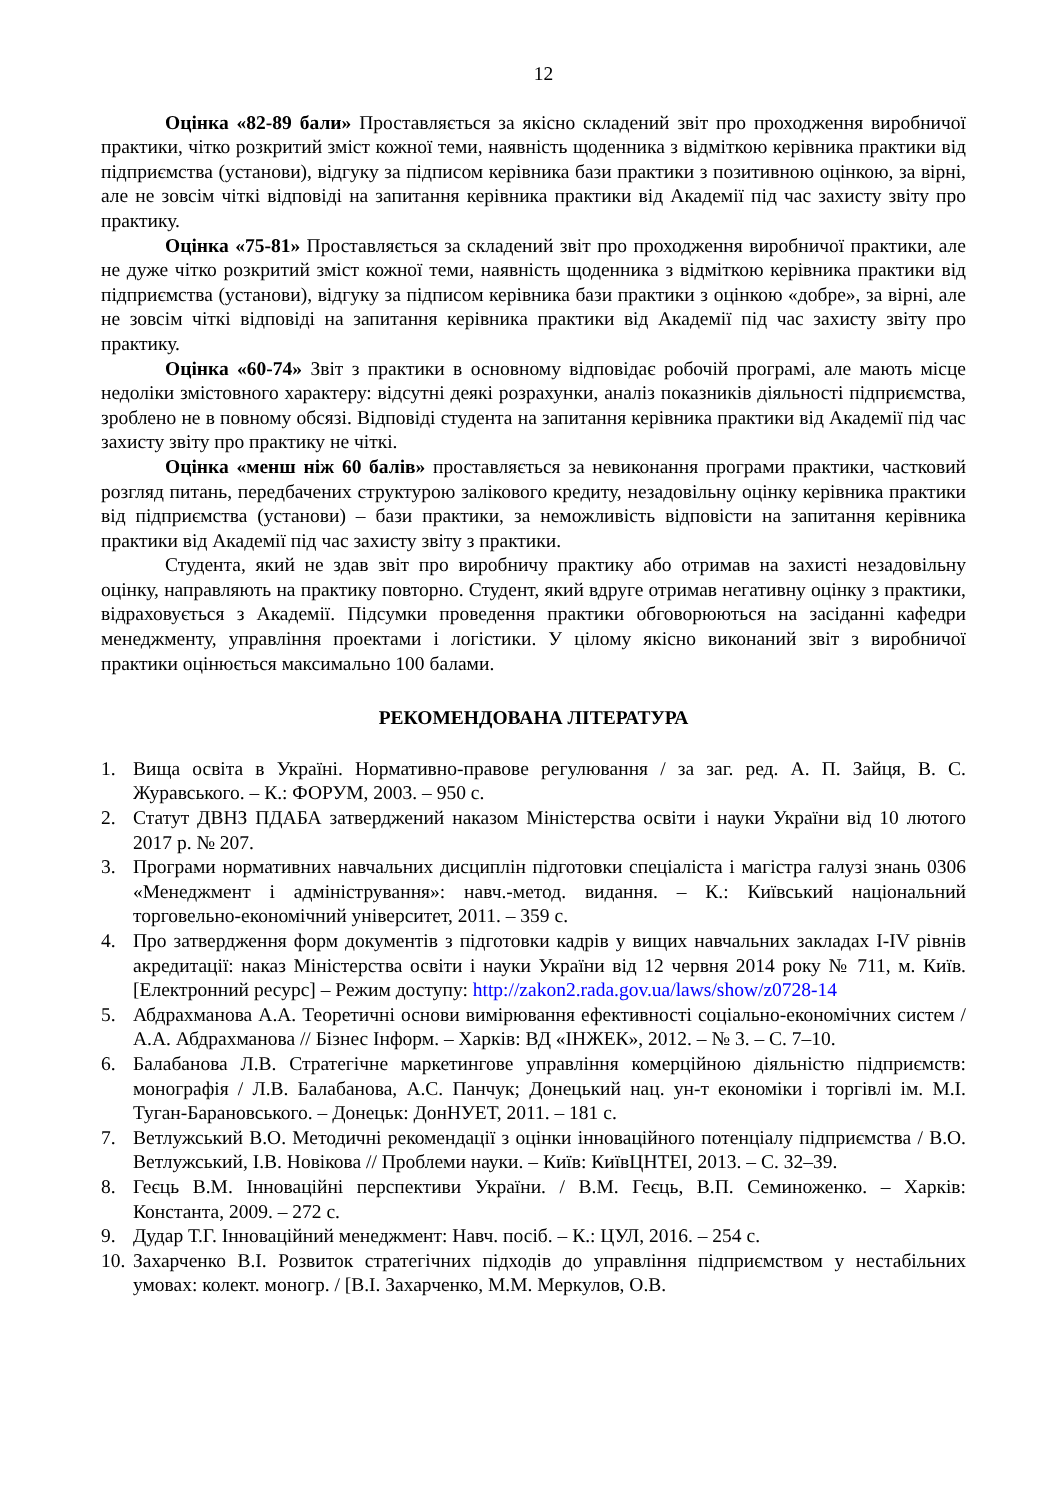12
Оцінка «82-89 бали» Проставляється за якісно складений звіт про проходження виробничої практики, чітко розкритий зміст кожної теми, наявність щоденника з відміткою керівника практики від підприємства (установи), відгуку за підписом керівника бази практики з позитивною оцінкою, за вірні, але не зовсім чіткі відповіді на запитання керівника практики від Академії під час захисту звіту про практику.
Оцінка «75-81» Проставляється за складений звіт про проходження виробничої практики, але не дуже чітко розкритий зміст кожної теми, наявність щоденника з відміткою керівника практики від підприємства (установи), відгуку за підписом керівника бази практики з оцінкою «добре», за вірні, але не зовсім чіткі відповіді на запитання керівника практики від Академії під час захисту звіту про практику.
Оцінка «60-74» Звіт з практики в основному відповідає робочій програмі, але мають місце недоліки змістовного характеру: відсутні деякі розрахунки, аналіз показників діяльності підприємства, зроблено не в повному обсязі. Відповіді студента на запитання керівника практики від Академії під час захисту звіту про практику не чіткі.
Оцінка «менш ніж 60 балів» проставляється за невиконання програми практики, частковий розгляд питань, передбачених структурою залікового кредиту, незадовільну оцінку керівника практики від підприємства (установи) – бази практики, за неможливість відповісти на запитання керівника практики від Академії під час захисту звіту з практики.
Студента, який не здав звіт про виробничу практику або отримав на захисті незадовільну оцінку, направляють на практику повторно. Студент, який вдруге отримав негативну оцінку з практики, відраховується з Академії. Підсумки проведення практики обговорюються на засіданні кафедри менеджменту, управління проектами і логістики. У цілому якісно виконаний звіт з виробничої практики оцінюється максимально 100 балами.
РЕКОМЕНДОВАНА ЛІТЕРАТУРА
1. Вища освіта в Україні. Нормативно-правове регулювання / за заг. ред. А. П. Зайця, В. С. Журавського. – К.: ФОРУМ, 2003. – 950 с.
2. Статут ДВНЗ ПДАБА затверджений наказом Міністерства освіти і науки України від 10 лютого 2017 р. № 207.
3. Програми нормативних навчальних дисциплін підготовки спеціаліста і магістра галузі знань 0306 «Менеджмент і адміністрування»: навч.-метод. видання. – К.: Київський національний торговельно-економічний університет, 2011. – 359 с.
4. Про затвердження форм документів з підготовки кадрів у вищих навчальних закладах I-IV рівнів акредитації: наказ Міністерства освіти і науки України від 12 червня 2014 року № 711, м. Київ. [Електронний ресурс] – Режим доступу: http://zakon2.rada.gov.ua/laws/show/z0728-14
5. Абдрахманова А.А. Теоретичні основи вимірювання ефективності соціально-економічних систем / А.А. Абдрахманова // Бізнес Інформ. – Харків: ВД «ІНЖЕК», 2012. – № 3. – С. 7–10.
6. Балабанова Л.В. Стратегічне маркетингове управління комерційною діяльністю підприємств: монографія / Л.В. Балабанова, А.С. Панчук; Донецький нац. ун-т економіки і торгівлі ім. М.І. Туган-Барановського. – Донецьк: ДонНУЕТ, 2011. – 181 с.
7. Ветлужський В.О. Методичні рекомендації з оцінки інноваційного потенціалу підприємства / В.О. Ветлужський, І.В. Новікова // Проблеми науки. – Київ: КиївЦНТЕІ, 2013. – С. 32–39.
8. Геєць В.М. Інноваційні перспективи України. / В.М. Геєць, В.П. Семиноженко. – Харків: Константа, 2009. – 272 с.
9. Дудар Т.Г. Інноваційний менеджмент: Навч. посіб. – К.: ЦУЛ, 2016. – 254 с.
10. Захарченко В.І. Розвиток стратегічних підходів до управління підприємством у нестабільних умовах: колект. моногр. / [В.І. Захарченко, М.М. Меркулов, О.В.